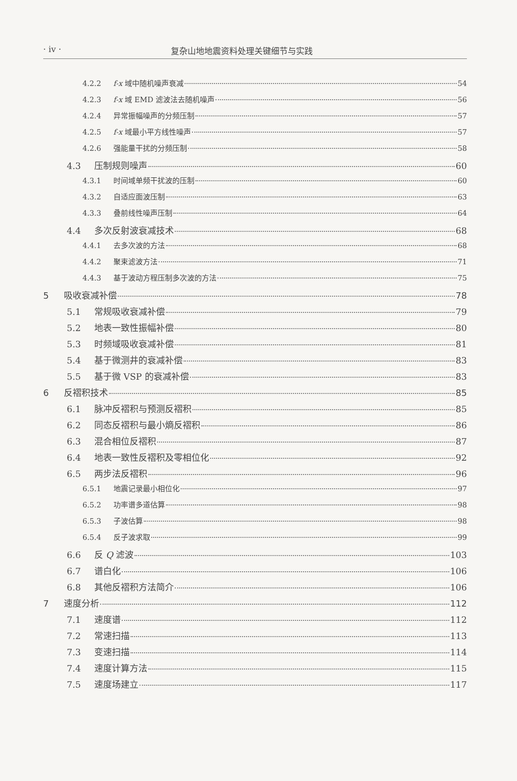· iv · 复杂山地地震资料处理关键细节与实践
4.2.2 f-x 域中随机噪声衰减 54
4.2.3 f-x 域 EMD 滤波法去随机噪声 56
4.2.4 异常振幅噪声的分频压制 57
4.2.5 f-x 域最小平方线性噪声 57
4.2.6 强能量干扰的分频压制 58
4.3 压制规则噪声 60
4.3.1 时间域单频干扰波的压制 60
4.3.2 自适应面波压制 63
4.3.3 叠前线性噪声压制 64
4.4 多次反射波衰减技术 68
4.4.1 去多次波的方法 68
4.4.2 聚束滤波方法 71
4.4.3 基于波动方程压制多次波的方法 75
5 吸收衰减补偿 78
5.1 常规吸收衰减补偿 79
5.2 地表一致性振幅补偿 80
5.3 时频域吸收衰减补偿 81
5.4 基于微测井的衰减补偿 83
5.5 基于微 VSP 的衰减补偿 83
6 反褶积技术 85
6.1 脉冲反褶积与预测反褶积 85
6.2 同态反褶积与最小熵反褶积 86
6.3 混合相位反褶积 87
6.4 地表一致性反褶积及零相位化 92
6.5 两步法反褶积 96
6.5.1 地震记录最小相位化 97
6.5.2 功率谱多道估算 98
6.5.3 子波估算 98
6.5.4 反子波求取 99
6.6 反 Q 滤波 103
6.7 谱白化 106
6.8 其他反褶积方法简介 106
7 速度分析 112
7.1 速度谱 112
7.2 常速扫描 113
7.3 变速扫描 114
7.4 速度计算方法 115
7.5 速度场建立 117